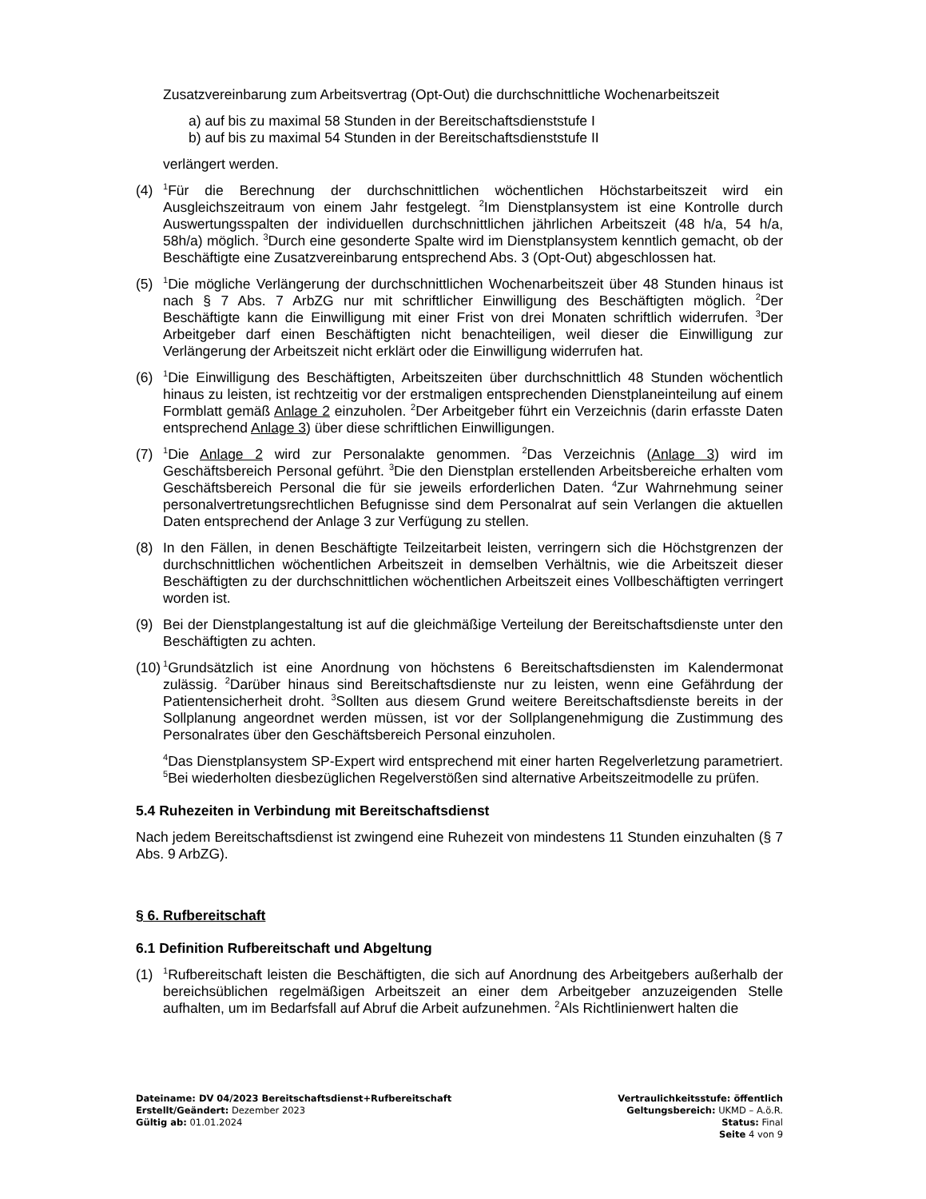Zusatzvereinbarung zum Arbeitsvertrag (Opt-Out) die durchschnittliche Wochenarbeitszeit
a) auf bis zu maximal 58 Stunden in der Bereitschaftsdienststufe I
b) auf bis zu maximal 54 Stunden in der Bereitschaftsdienststufe II
verlängert werden.
(4)
<sup>1</sup> Für die Berechnung der durchschnittlichen wöchentlichen Höchstarbeitszeit wird ein Ausgleichszeitraum von einem Jahr festgelegt. <sup>2</sup>Im Dienstplansystem ist eine Kontrolle durch Auswertungsspalten der individuellen durchschnittlichen jährlichen Arbeitszeit (48 h/a, 54 h/a, 58h/a) möglich. <sup>3</sup>Durch eine gesonderte Spalte wird im Dienstplansystem kenntlich gemacht, ob der Beschäftigte eine Zusatzvereinbarung entsprechend Abs. 3 (Opt-Out) abgeschlossen hat.
(5)
<sup>1</sup> Die mögliche Verlängerung der durchschnittlichen Wochenarbeitszeit über 48 Stunden hinaus ist nach § 7 Abs. 7 ArbZG nur mit schriftlicher Einwilligung des Beschäftigten möglich. <sup>2</sup>Der Beschäftigte kann die Einwilligung mit einer Frist von drei Monaten schriftlich widerrufen. <sup>3</sup>Der Arbeitgeber darf einen Beschäftigten nicht benachteiligen, weil dieser die Einwilligung zur Verlängerung der Arbeitszeit nicht erklärt oder die Einwilligung widerrufen hat.
(6)
<sup>1</sup> Die Einwilligung des Beschäftigten, Arbeitszeiten über durchschnittlich 48 Stunden wöchentlich hinaus zu leisten, ist rechtzeitig vor der erstmaligen entsprechenden Dienstplaneinteilung auf einem Formblatt gemäß Anlage 2 einzuholen. <sup>2</sup>Der Arbeitgeber führt ein Verzeichnis (darin erfasste Daten entsprechend Anlage 3) über diese schriftlichen Einwilligungen.
(7)
<sup>1</sup> Die Anlage 2 wird zur Personalakte genommen. <sup>2</sup>Das Verzeichnis (Anlage 3) wird im Geschäftsbereich Personal geführt. <sup>3</sup>Die den Dienstplan erstellenden Arbeitsbereiche erhalten vom Geschäftsbereich Personal die für sie jeweils erforderlichen Daten. <sup>4</sup>Zur Wahrnehmung seiner personalvertretungsrechtlichen Befugnisse sind dem Personalrat auf sein Verlangen die aktuellen Daten entsprechend der Anlage 3 zur Verfügung zu stellen.
(8) In den Fällen, in denen Beschäftigte Teilzeitarbeit leisten, verringern sich die Höchstgrenzen der durchschnittlichen wöchentlichen Arbeitszeit in demselben Verhältnis, wie die Arbeitszeit dieser Beschäftigten zu der durchschnittlichen wöchentlichen Arbeitszeit eines Vollbeschäftigten verringert worden ist.
(9) Bei der Dienstplangestaltung ist auf die gleichmäßige Verteilung der Bereitschaftsdienste unter den Beschäftigten zu achten.
(10)
<sup>1</sup> Grundsätzlich ist eine Anordnung von höchstens 6 Bereitschaftsdiensten im Kalendermonat zulässig. <sup>2</sup>Darüber hinaus sind Bereitschaftsdienste nur zu leisten, wenn eine Gefährdung der Patientensicherheit droht. <sup>3</sup>Sollten aus diesem Grund weitere Bereitschaftsdienste bereits in der Sollplanung angeordnet werden müssen, ist vor der Sollplangenehmigung die Zustimmung des Personalrates über den Geschäftsbereich Personal einzuholen.
<sup>4</sup> Das Dienstplansystem SP-Expert wird entsprechend mit einer harten Regelverletzung parametriert. <sup>5</sup>Bei wiederholten diesbezüglichen Regelverstößen sind alternative Arbeitszeitmodelle zu prüfen.
5.4 Ruhezeiten in Verbindung mit Bereitschaftsdienst
Nach jedem Bereitschaftsdienst ist zwingend eine Ruhezeit von mindestens 11 Stunden einzuhalten (§ 7 Abs. 9 ArbZG).
§ 6. Rufbereitschaft
6.1 Definition Rufbereitschaft und Abgeltung
(1)
<sup>1</sup> Rufbereitschaft leisten die Beschäftigten, die sich auf Anordnung des Arbeitgebers außerhalb der bereichsüblichen regelmäßigen Arbeitszeit an einer dem Arbeitgeber anzuzeigenden Stelle aufhalten, um im Bedarfsfall auf Abruf die Arbeit aufzunehmen. <sup>2</sup>Als Richtlinienwert halten die
Dateiname: DV 04/2023 Bereitschaftsdienst+Rufbereitschaft
Erstellt/Geändert: Dezember 2023
Gültig ab: 01.01.2024
Vertraulichkeitsstufe: öffentlich
Geltungsbereich: UKMD – A.ö.R.
Status: Final
Seite 4 von 9